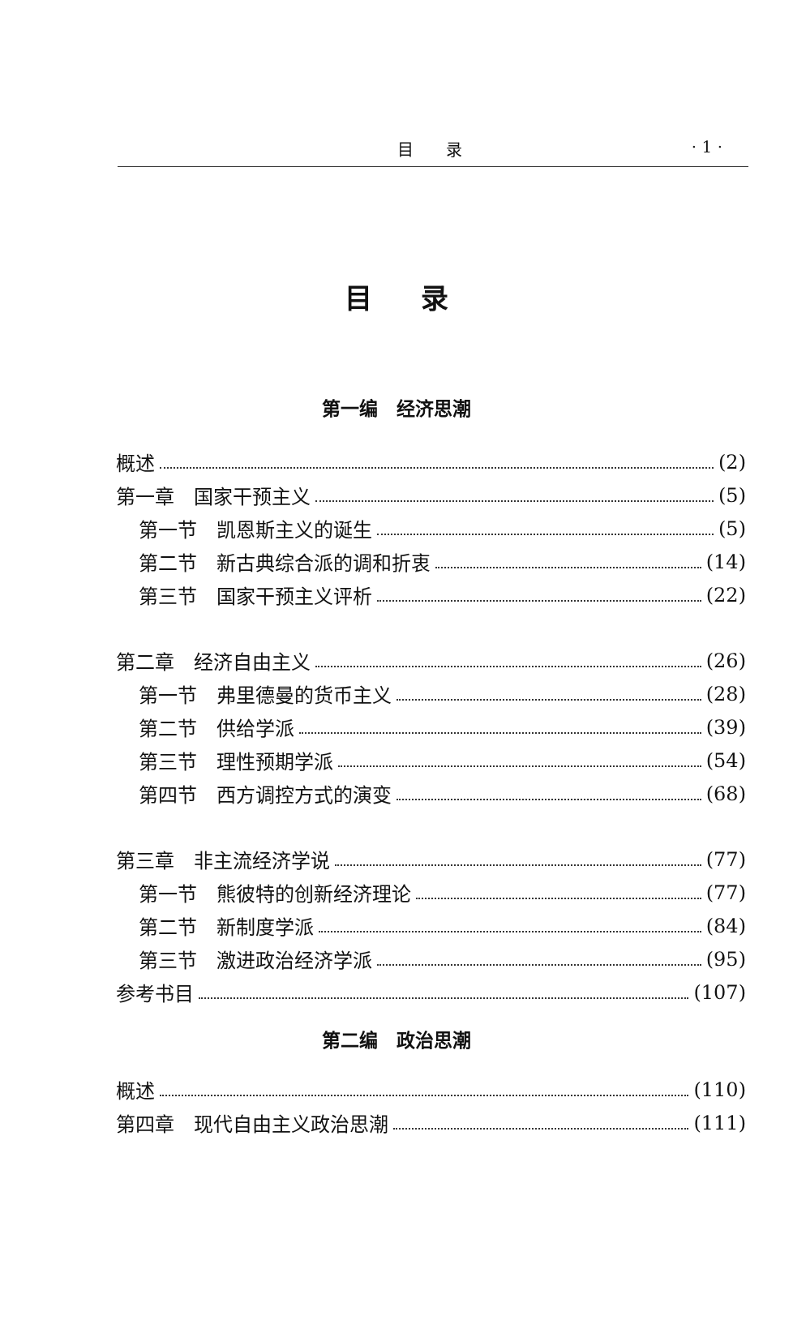目　　录 · 1 ·
目录
第一编　经济思潮
概述 (2)
第一章　国家干预主义 (5)
第一节　凯恩斯主义的诞生 (5)
第二节　新古典综合派的调和折衷 (14)
第三节　国家干预主义评析 (22)
第二章　经济自由主义 (26)
第一节　弗里德曼的货币主义 (28)
第二节　供给学派 (39)
第三节　理性预期学派 (54)
第四节　西方调控方式的演变 (68)
第三章　非主流经济学说 (77)
第一节　熊彼特的创新经济理论 (77)
第二节　新制度学派 (84)
第三节　激进政治经济学派 (95)
参考书目 (107)
第二编　政治思潮
概述 (110)
第四章　现代自由主义政治思潮 (111)